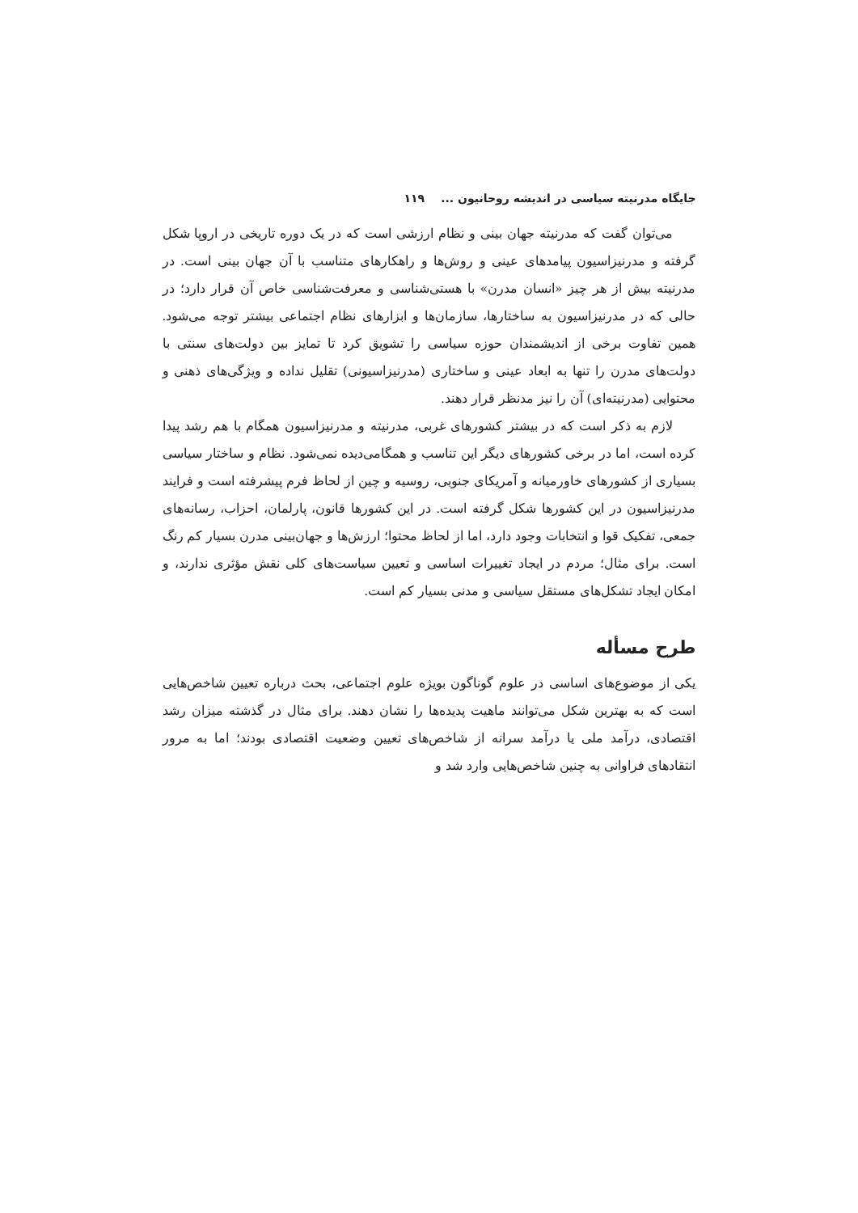جایگاه مدرنیته سیاسی در اندیشه روحانیون ... ۱۱۹
می‌توان گفت که مدرنیته جهان بینی و نظام ارزشی است که در یک دوره تاریخی در اروپا شکل گرفته و مدرنیزاسیون پیامدهای عینی و روش‌ها و راهکارهای متناسب با آن جهان بینی است. در مدرنیته بیش از هر چیز «انسان مدرن» با هستی‌شناسی و معرفت‌شناسی خاص آن قرار دارد؛ در حالی که در مدرنیزاسیون به ساختارها، سازمان‌ها و ابزارهای نظام اجتماعی بیشتر توجه می‌شود. همین تفاوت برخی از اندیشمندان حوزه سیاسی را تشویق کرد تا تمایز بین دولت‌های سنتی با دولت‌های مدرن را تنها به ابعاد عینی و ساختاری (مدرنیزاسیونی) تقلیل نداده و ویژگی‌های ذهنی و محتوایی (مدرنیته‌ای) آن را نیز مدنظر قرار دهند.
لازم به ذکر است که در بیشتر کشورهای غربی، مدرنیته و مدرنیزاسیون همگام با هم رشد پیدا کرده است، اما در برخی کشورهای دیگر این تناسب و همگامی‌دیده نمی‌شود. نظام و ساختار سیاسی بسیاری از کشورهای خاورمیانه و آمریکای جنوبی، روسیه و چین از لحاظ فرم پیشرفته است و فرایند مدرنیزاسیون در این کشورها شکل گرفته است. در این کشورها قانون، پارلمان، احزاب، رسانه‌های جمعی، تفکیک قوا و انتخابات وجود دارد، اما از لحاظ محتوا؛ ارزش‌ها و جهان‌بینی مدرن بسیار کم رنگ است. برای مثال؛ مردم در ایجاد تغییرات اساسی و تعیین سیاست‌های کلی نقش مؤثری ندارند، و امکان ایجاد تشکل‌های مستقل سیاسی و مدنی بسیار کم است.
طرح مسأله
یکی از موضوع‌های اساسی در علوم گوناگون بویژه علوم اجتماعی، بحث درباره تعیین شاخص‌هایی است که به بهترین شکل می‌توانند ماهیت پدیده‌ها را نشان دهند. برای مثال در گذشته میزان رشد اقتصادی، درآمد ملی یا درآمد سرانه از شاخص‌های تعیین وضعیت اقتصادی بودند؛ اما به مرور انتقادهای فراوانی به چنین شاخص‌هایی وارد شد و